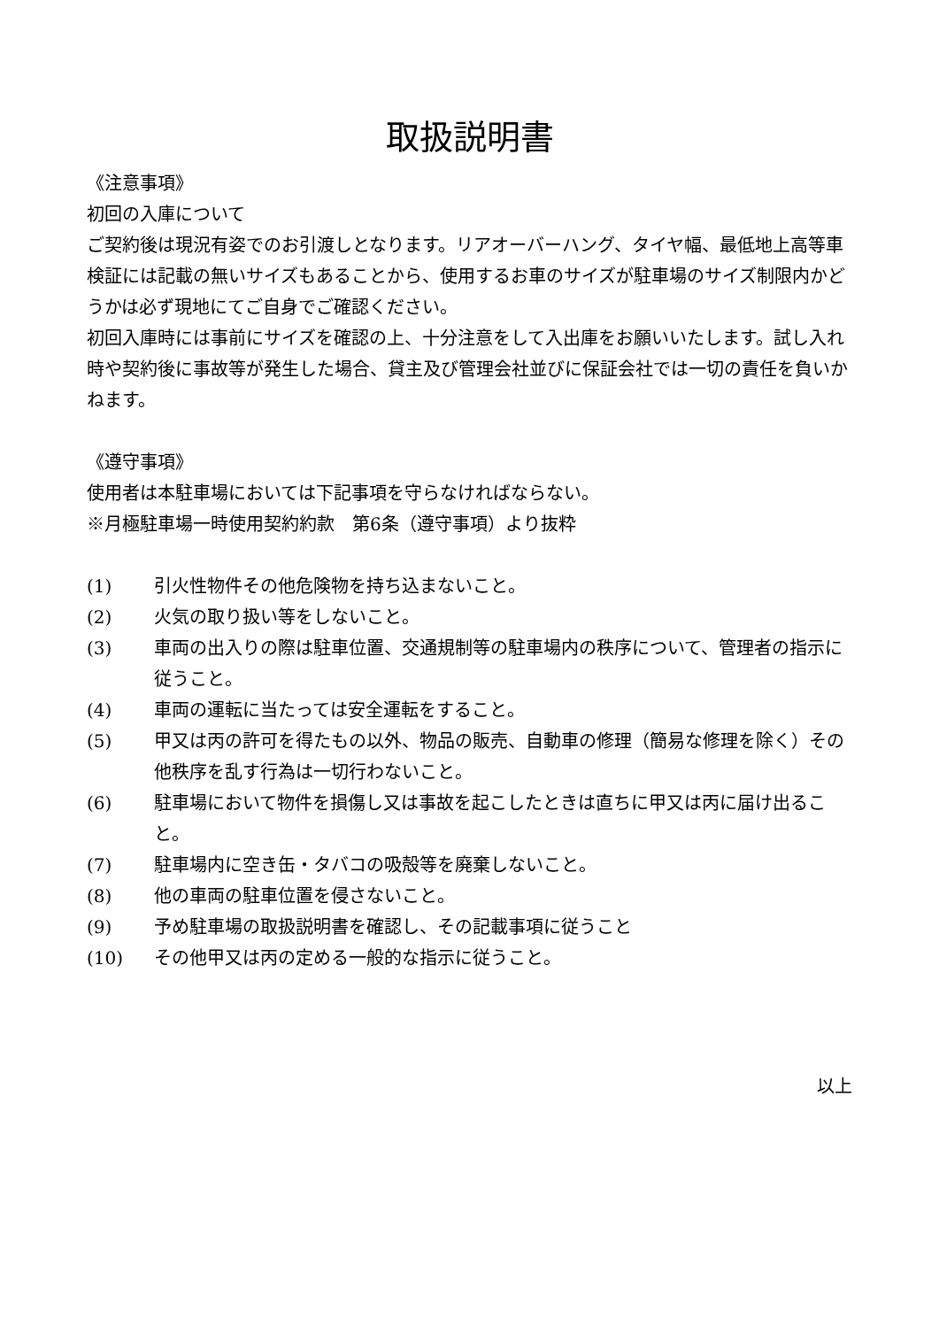取扱説明書
《注意事項》
初回の入庫について
ご契約後は現況有姿でのお引渡しとなります。リアオーバーハング、タイヤ幅、最低地上高等車検証には記載の無いサイズもあることから、使用するお車のサイズが駐車場のサイズ制限内かどうかは必ず現地にてご自身でご確認ください。
初回入庫時には事前にサイズを確認の上、十分注意をして入出庫をお願いいたします。試し入れ時や契約後に事故等が発生した場合、貸主及び管理会社並びに保証会社では一切の責任を負いかねます。
《遵守事項》
使用者は本駐車場においては下記事項を守らなければならない。
※月極駐車場一時使用契約約款　第6条（遵守事項）より抜粋
(1) 引火性物件その他危険物を持ち込まないこと。
(2) 火気の取り扱い等をしないこと。
(3) 車両の出入りの際は駐車位置、交通規制等の駐車場内の秩序について、管理者の指示に従うこと。
(4) 車両の運転に当たっては安全運転をすること。
(5) 甲又は丙の許可を得たもの以外、物品の販売、自動車の修理（簡易な修理を除く）その他秩序を乱す行為は一切行わないこと。
(6) 駐車場において物件を損傷し又は事故を起こしたときは直ちに甲又は丙に届け出ること。
(7) 駐車場内に空き缶・タバコの吸殻等を廃棄しないこと。
(8) 他の車両の駐車位置を侵さないこと。
(9) 予め駐車場の取扱説明書を確認し、その記載事項に従うこと
(10) その他甲又は丙の定める一般的な指示に従うこと。
以上